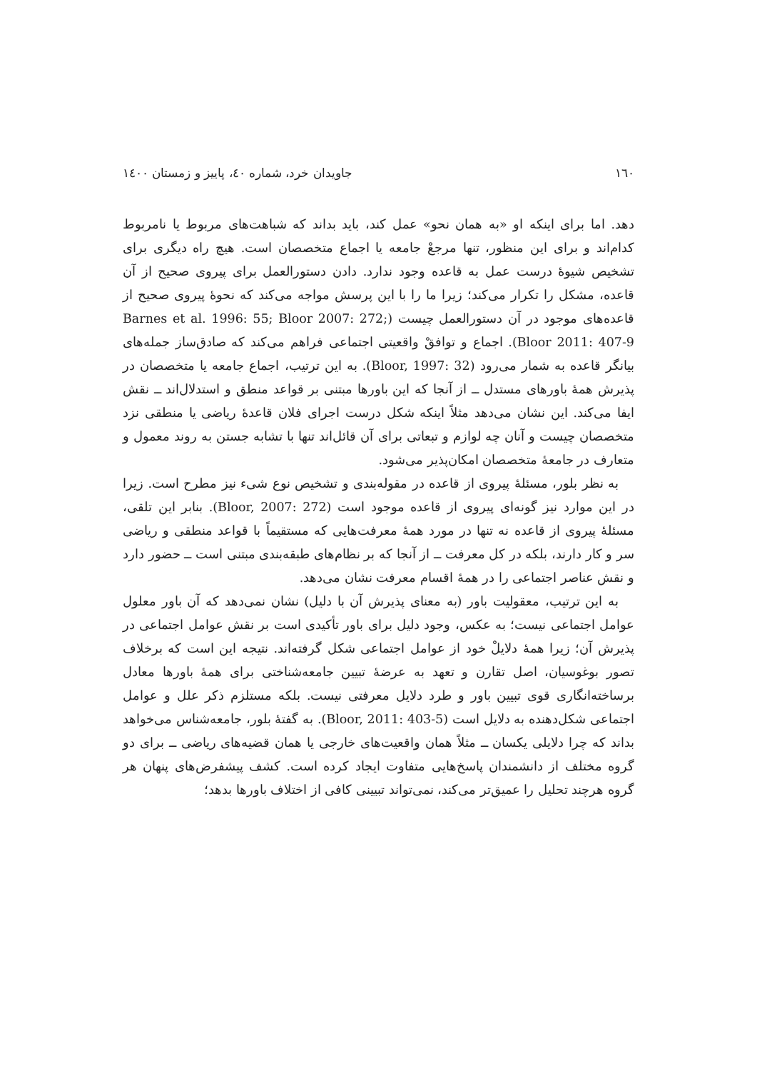١٦٠ جاویدان خرد، شماره ٤٠، پاییز و زمستان ١٤٠٠
دهد. اما برای اینکه او «به همان نحو» عمل کند، باید بداند که شباهت‌های مربوط یا نامربوط کدام‌اند و برای این منظور، تنها مرجعْ جامعه یا اجماع متخصصان است. هیچ راه دیگری برای تشخیص شیوهٔ درست عمل به قاعده وجود ندارد. دادن دستورالعمل برای پیروی صحیح از آن قاعده، مشکل را تکرار می‌کند؛ زیرا ما را با این پرسش مواجه می‌کند که نحوهٔ پیروی صحیح از قاعده‌های موجود در آن دستورالعمل چیست (Barnes et al. 1996: 55; Bloor 2007: 272; Bloor 2011: 407-9). اجماع و توافقْ واقعیتی اجتماعی فراهم می‌کند که صادق‌ساز جمله‌های بیانگر قاعده به شمار می‌رود (Bloor, 1997: 32). به این ترتیب، اجماع جامعه یا متخصصان در پذیرش همهٔ باورهای مستدل ــ از آنجا که این باورها مبتنی بر قواعد منطق و استدلال‌اند ــ نقش ایفا می‌کند. این نشان می‌دهد مثلاً اینکه شکل درست اجرای فلان قاعدهٔ ریاضی یا منطقی نزد متخصصان چیست و آنان چه لوازم و تبعاتی برای آن قائل‌اند تنها با تشابه جستن به روند معمول و متعارف در جامعهٔ متخصصان امکان‌پذیر می‌شود.
به نظر بلور، مسئلهٔ پیروی از قاعده در مقوله‌بندی و تشخیص نوع شیء نیز مطرح است. زیرا در این موارد نیز گونه‌ای پیروی از قاعده موجود است (Bloor, 2007: 272). بنابر این تلقی، مسئلهٔ پیروی از قاعده نه تنها در مورد همهٔ معرفت‌هایی که مستقیماً با قواعد منطقی و ریاضی سر و کار دارند، بلکه در کل معرفت ــ از آنجا که بر نظام‌های طبقه‌بندی مبتنی است ــ حضور دارد و نقش عناصر اجتماعی را در همهٔ اقسام معرفت نشان می‌دهد.
به این ترتیب، معقولیت باور (به معنای پذیرش آن با دلیل) نشان نمی‌دهد که آن باور معلول عوامل اجتماعی نیست؛ به عکس، وجود دلیل برای باور تأکیدی است بر نقش عوامل اجتماعی در پذیرش آن؛ زیرا همهٔ دلایلْ خود از عوامل اجتماعی شکل گرفته‌اند. نتیجه این است که برخلاف تصور بوغوسیان، اصل تقارن و تعهد به عرضهٔ تبیین جامعه‌شناختی برای همهٔ باورها معادل برساخته‌انگاری قوی تبیین باور و طرد دلایل معرفتی نیست. بلکه مستلزم ذکر علل و عوامل اجتماعی شکل‌دهنده به دلایل است (Bloor, 2011: 403-5). به گفتهٔ بلور، جامعه‌شناس می‌خواهد بداند که چرا دلایلی یکسان ــ مثلاً همان واقعیت‌های خارجی یا همان قضیه‌های ریاضی ــ برای دو گروه مختلف از دانشمندان پاسخ‌هایی متفاوت ایجاد کرده است. کشف پیشفرض‌های پنهان هر گروه هرچند تحلیل را عمیق‌تر می‌کند، نمی‌تواند تبیینی کافی از اختلاف باورها بدهد؛